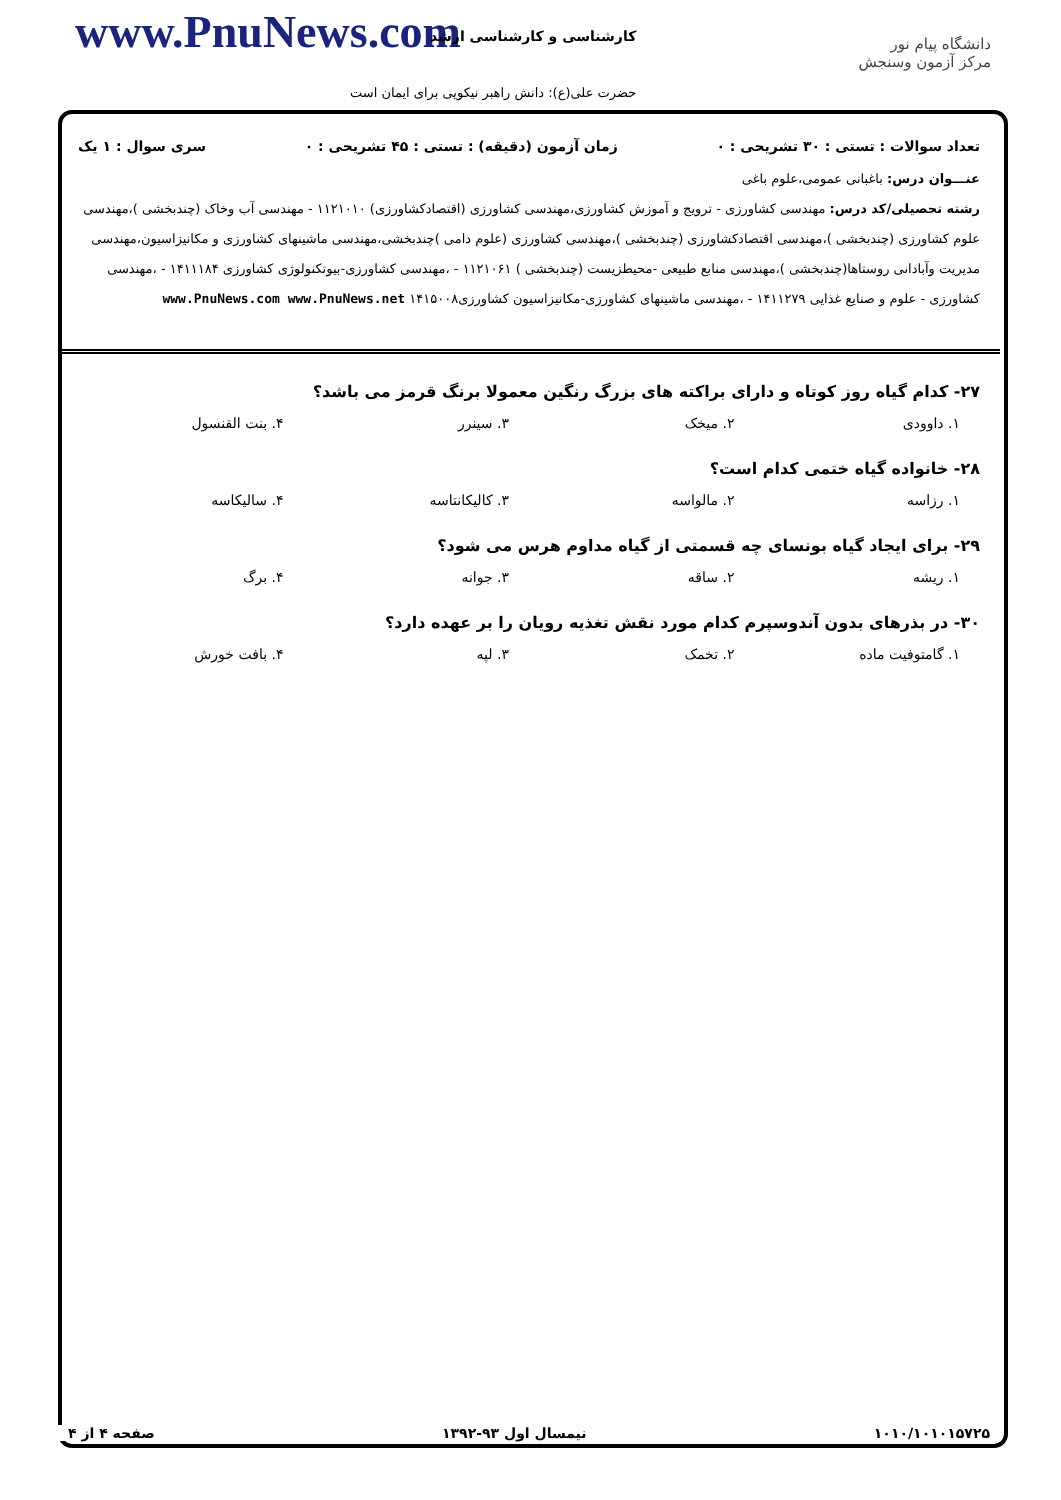www.PnuNews.com کارشناسی و کارشناسی ارشد
حضرت علی(ع): دانش راهبر نیکویی برای ایمان است
دانشگاه پیام نور
مرکز آزمون وسنجش
تعداد سوالات : تستی : ۳۰ تشریحی : ۰ زمان آزمون (دقیقه) : تستی : ۴۵ تشریحی : ۰ سری سوال : ۱ یک
عنـــوان درس: باغبانی عمومی،علوم باغی
رشته تحصیلی/کد درس: مهندسی کشاورزی - ترویج و آموزش کشاورزی،مهندسی کشاورزی (اقتصادکشاورزی) ۱۱۲۱۰۱۰ - مهندسی آب وخاک (چندبخشی )،مهندسی علوم کشاورزی (چندبخشی )،مهندسی اقتصادکشاورزی (چندبخشی )،مهندسی کشاورزی (علوم دامی )چندبخشی،مهندسی ماشینهای کشاورزی و مکانیزاسیون،مهندسی مدیریت وآبادانی روستاها(چندبخشی )،مهندسی منابع طبیعی -محیطزیست (چندبخشی ) ۱۱۲۱۰۶۱ - ،مهندسی کشاورزی-بیوتکنولوژی کشاورزی ۱۴۱۱۱۸۴ - ،مهندسی کشاورزی - علوم و صنایع غذایی ۱۴۱۱۲۷۹ - ،مهندسی ماشینهای کشاورزی-مکانیزاسیون کشاورزی۱۴۱۵۰۰۸ www.PnuNews.com www.PnuNews.net
۲۷- کدام گیاه روز کوتاه و دارای براکته های بزرگ رنگین معمولا برنگ قرمز می باشد؟
۱. داوودی ۲. میخک ۳. سینرر ۴. بنت القنسول
۲۸- خانواده گیاه ختمی کدام است؟
۱. رزاسه ۲. مالواسه ۳. کالیکانتاسه ۴. سالیکاسه
۲۹- برای ایجاد گیاه بونسای چه قسمتی از گیاه مداوم هرس می شود؟
۱. ریشه ۲. ساقه ۳. جوانه ۴. برگ
۳۰- در بذرهای بدون آندوسپرم کدام مورد نقش تغذیه رویان را بر عهده دارد؟
۱. گامتوفیت ماده ۲. تخمک ۳. لپه ۴. بافت خورش
۱۰۱۰/۱۰۱۰۱۵۷۲۵ نیمسال اول ۹۳-۱۳۹۲ صفحه ۴ از ۴